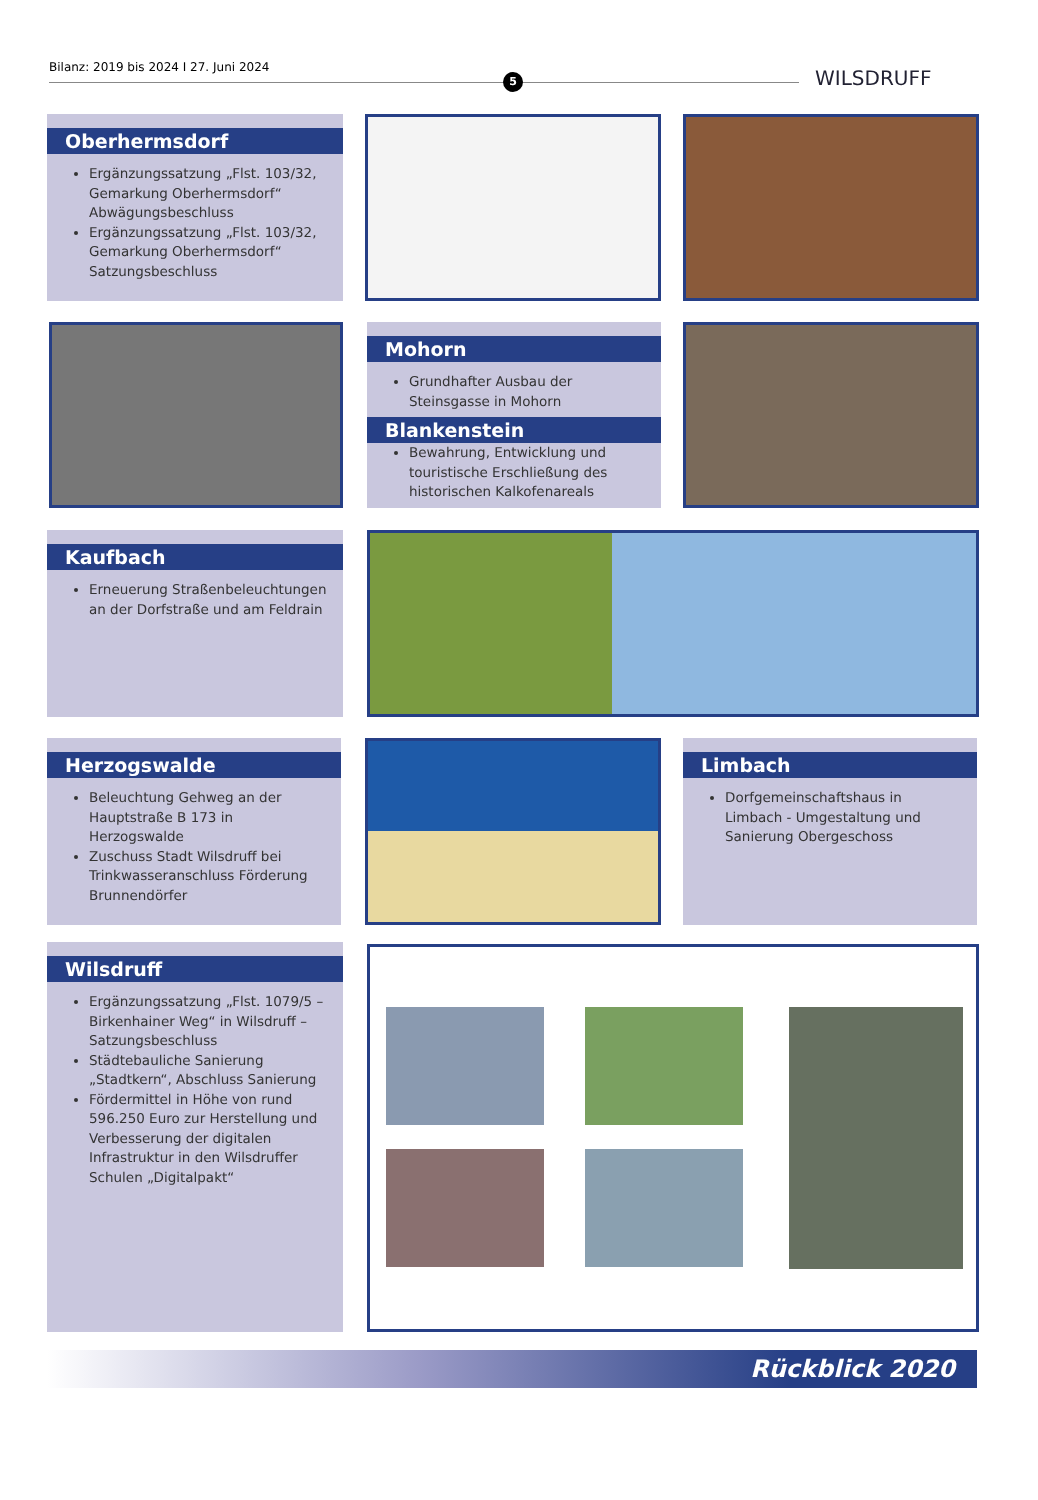Bilanz: 2019 bis 2024 I 27. Juni 2024
5 WILSDRUFF
Oberhermsdorf
Ergänzungssatzung „Flst. 103/32, Gemarkung Oberhermsdorf“ Abwägungsbeschluss
Ergänzungssatzung „Flst. 103/32, Gemarkung Oberhermsdorf“ Satzungsbeschluss
Mohorn
Grundhafter Ausbau der Steinsgasse in Mohorn
Blankenstein
Bewahrung, Entwicklung und touristische Erschließung des historischen Kalkofenareals
Kaufbach
Erneuerung Straßenbeleuchtungen an der Dorfstraße und am Feldrain
Herzogswalde
Beleuchtung Gehweg an der Hauptstraße B 173 in Herzogswalde
Zuschuss Stadt Wilsdruff bei Trinkwasseranschluss Förderung Brunnendörfer
Limbach
Dorfgemeinschaftshaus in Limbach - Umgestaltung und Sanierung Obergeschoss
Wilsdruff
Ergänzungssatzung „Flst. 1079/5 – Birkenhainer Weg“ in Wilsdruff – Satzungsbeschluss
Städtebauliche Sanierung „Stadtkern“, Abschluss Sanierung
Fördermittel in Höhe von rund 596.250 Euro zur Herstellung und Verbesserung der digitalen Infrastruktur in den Wilsdruffer Schulen „Digitalpakt“
Rückblick 2020